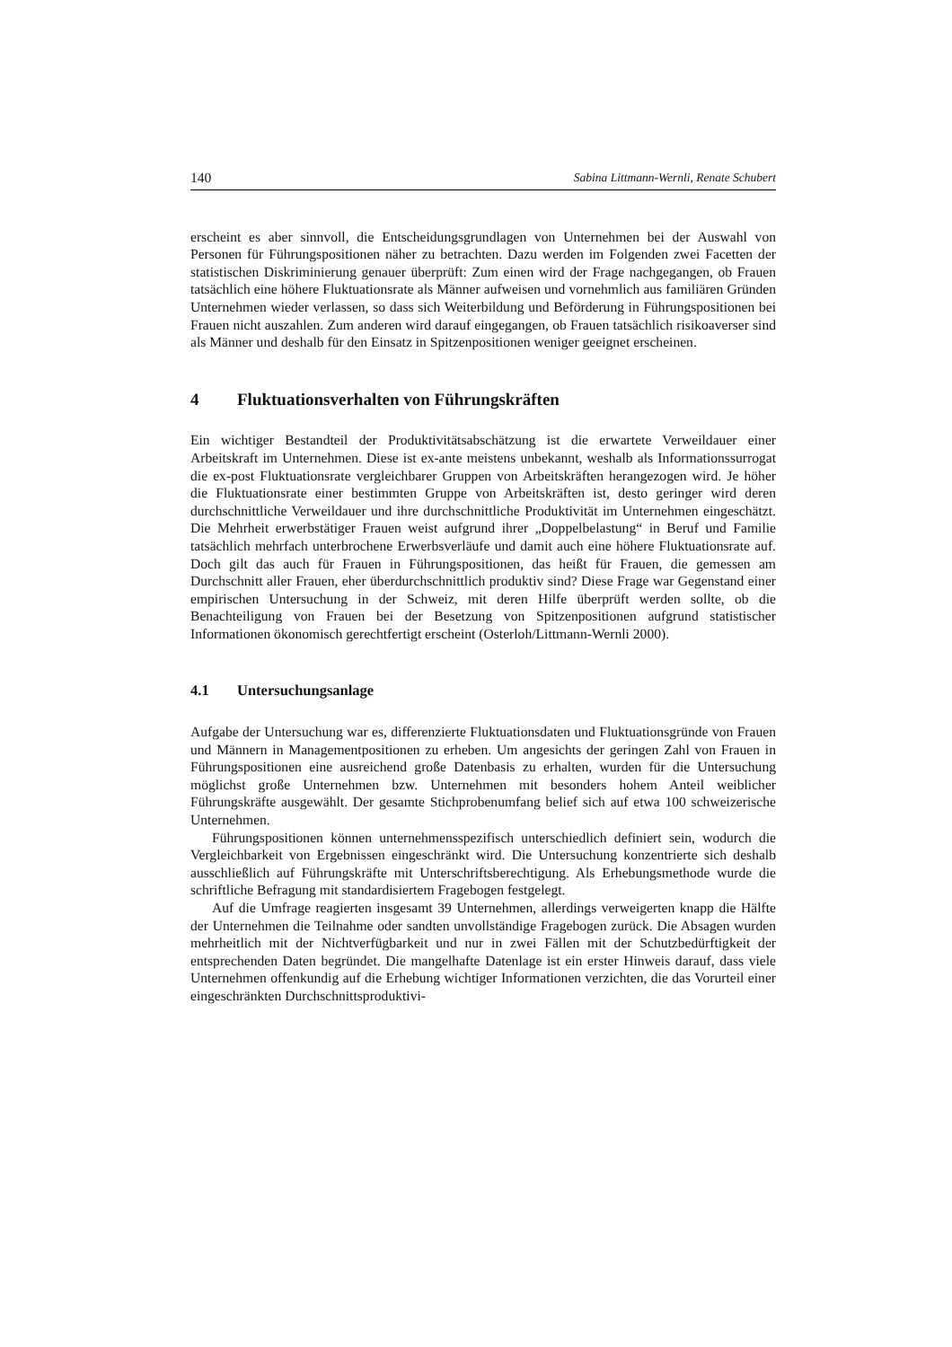140 Sabina Littmann-Wernli, Renate Schubert
erscheint es aber sinnvoll, die Entscheidungsgrundlagen von Unternehmen bei der Auswahl von Personen für Führungspositionen näher zu betrachten. Dazu werden im Folgenden zwei Facetten der statistischen Diskriminierung genauer überprüft: Zum einen wird der Frage nachgegangen, ob Frauen tatsächlich eine höhere Fluktuationsrate als Männer aufweisen und vornehmlich aus familiären Gründen Unternehmen wieder verlassen, so dass sich Weiterbildung und Beförderung in Führungspositionen bei Frauen nicht auszahlen. Zum anderen wird darauf eingegangen, ob Frauen tatsächlich risikoaverser sind als Männer und deshalb für den Einsatz in Spitzenpositionen weniger geeignet erscheinen.
4 Fluktuationsverhalten von Führungskräften
Ein wichtiger Bestandteil der Produktivitätsabschätzung ist die erwartete Verweildauer einer Arbeitskraft im Unternehmen. Diese ist ex-ante meistens unbekannt, weshalb als Informationssurrogat die ex-post Fluktuationsrate vergleichbarer Gruppen von Arbeitskräften herangezogen wird. Je höher die Fluktuationsrate einer bestimmten Gruppe von Arbeitskräften ist, desto geringer wird deren durchschnittliche Verweildauer und ihre durchschnittliche Produktivität im Unternehmen eingeschätzt. Die Mehrheit erwerbstätiger Frauen weist aufgrund ihrer „Doppelbelastung“ in Beruf und Familie tatsächlich mehrfach unterbrochene Erwerbsverläufe und damit auch eine höhere Fluktuationsrate auf. Doch gilt das auch für Frauen in Führungspositionen, das heißt für Frauen, die gemessen am Durchschnitt aller Frauen, eher überdurchschnittlich produktiv sind? Diese Frage war Gegenstand einer empirischen Untersuchung in der Schweiz, mit deren Hilfe überprüft werden sollte, ob die Benachteiligung von Frauen bei der Besetzung von Spitzenpositionen aufgrund statistischer Informationen ökonomisch gerechtfertigt erscheint (Osterloh/Littmann-Wernli 2000).
4.1 Untersuchungsanlage
Aufgabe der Untersuchung war es, differenzierte Fluktuationsdaten und Fluktuationsgründe von Frauen und Männern in Managementpositionen zu erheben. Um angesichts der geringen Zahl von Frauen in Führungspositionen eine ausreichend große Datenbasis zu erhalten, wurden für die Untersuchung möglichst große Unternehmen bzw. Unternehmen mit besonders hohem Anteil weiblicher Führungskräfte ausgewählt. Der gesamte Stichprobenumfang belief sich auf etwa 100 schweizerische Unternehmen.
Führungspositionen können unternehmensspezifisch unterschiedlich definiert sein, wodurch die Vergleichbarkeit von Ergebnissen eingeschränkt wird. Die Untersuchung konzentrierte sich deshalb ausschließlich auf Führungskräfte mit Unterschriftsberechtigung. Als Erhebungsmethode wurde die schriftliche Befragung mit standardisiertem Fragebogen festgelegt.
Auf die Umfrage reagierten insgesamt 39 Unternehmen, allerdings verweigerten knapp die Hälfte der Unternehmen die Teilnahme oder sandten unvollständige Fragebogen zurück. Die Absagen wurden mehrheitlich mit der Nichtverfügbarkeit und nur in zwei Fällen mit der Schutzbedürftigkeit der entsprechenden Daten begründet. Die mangelhafte Datenlage ist ein erster Hinweis darauf, dass viele Unternehmen offenkundig auf die Erhebung wichtiger Informationen verzichten, die das Vorurteil einer eingeschränkten Durchschnittsproduktivi-